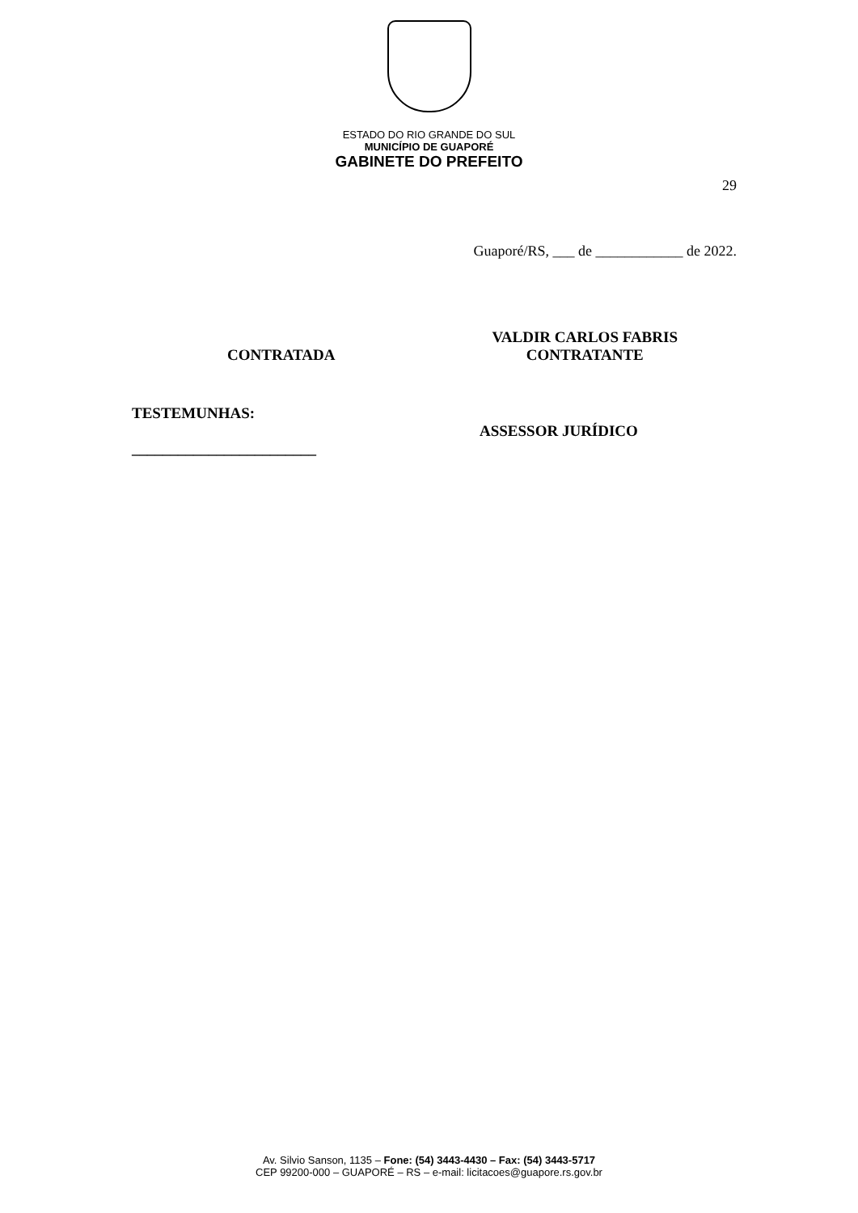ESTADO DO RIO GRANDE DO SUL
MUNICÍPIO DE GUAPORÉ
GABINETE DO PREFEITO
29
Guaporé/RS, ___ de ____________ de 2022.
CONTRATADA
VALDIR CARLOS FABRIS
CONTRATANTE
TESTEMUNHAS:
________________________
ASSESSOR JURÍDICO
Av. Silvio Sanson, 1135 – Fone: (54) 3443-4430 – Fax: (54) 3443-5717
CEP 99200-000 – GUAPORÉ – RS – e-mail: licitacoes@guapore.rs.gov.br